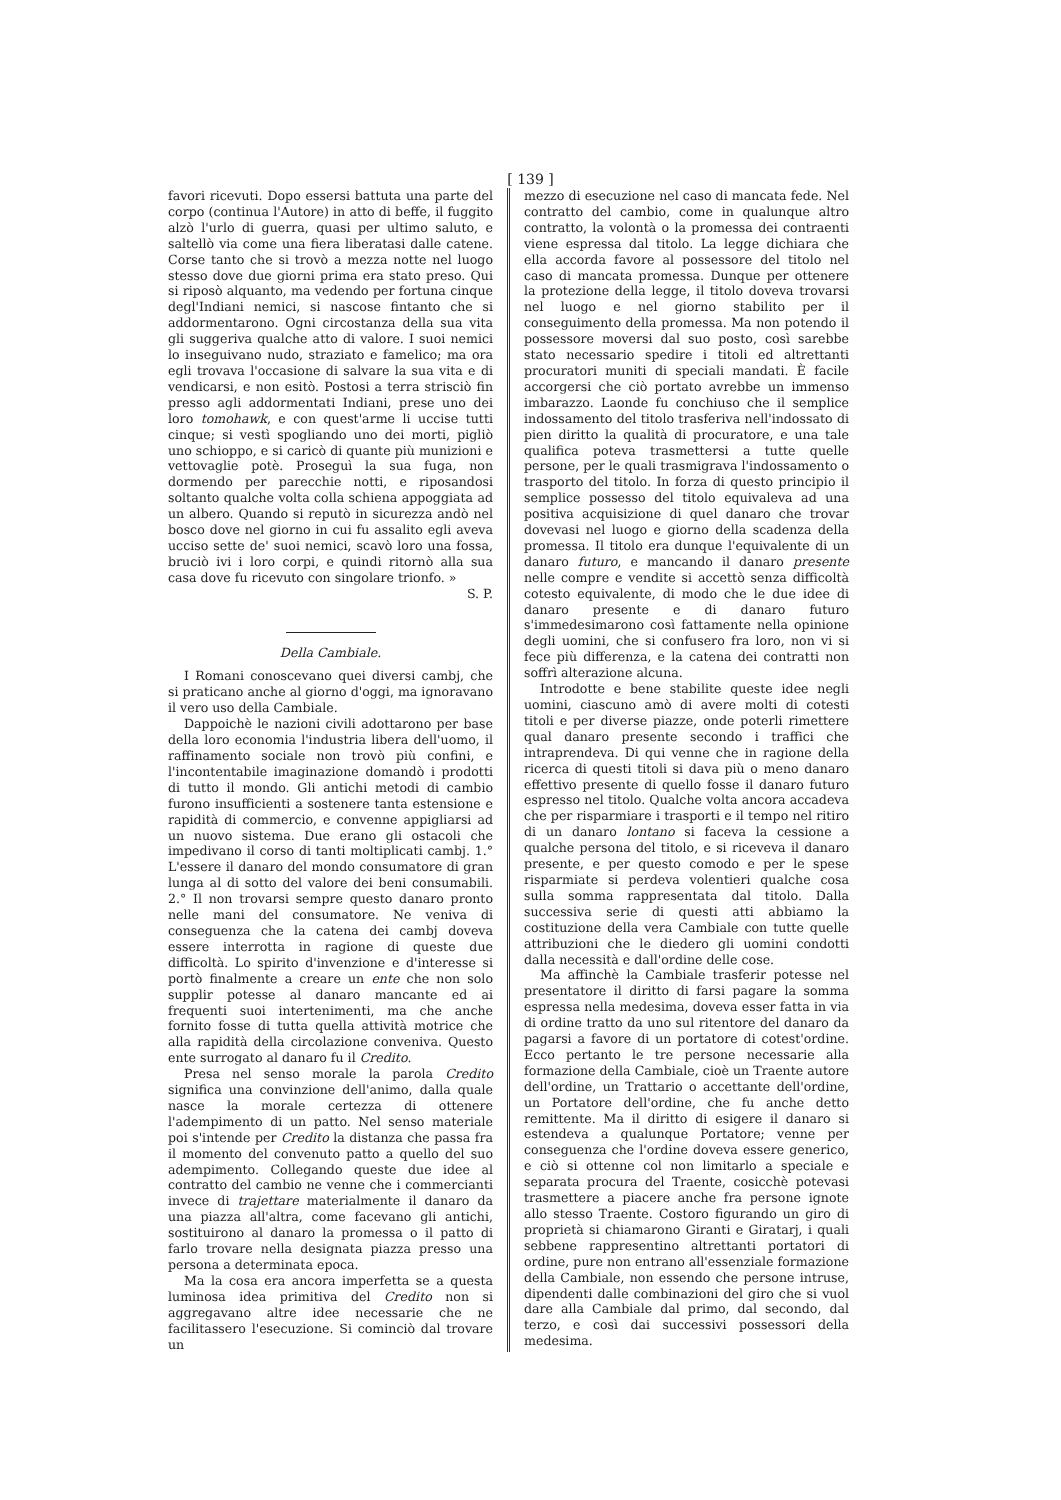[ 139 ]
favori ricevuti. Dopo essersi battuta una parte del corpo (continua l'Autore) in atto di beffe, il fuggito alzò l'urlo di guerra, quasi per ultimo saluto, e saltellò via come una fiera liberatasi dalle catene. Corse tanto che si trovò a mezza notte nel luogo stesso dove due giorni prima era stato preso. Qui si riposò alquanto, ma vedendo per fortuna cinque degl'Indiani nemici, si nascose fintanto che si addormentarono. Ogni circostanza della sua vita gli suggeriva qualche atto di valore. I suoi nemici lo inseguivano nudo, straziato e famelico; ma ora egli trovava l'occasione di salvare la sua vita e di vendicarsi, e non esitò. Postosi a terra strisciò fin presso agli addormentati Indiani, prese uno dei loro tomohawk, e con quest'arme li uccise tutti cinque; si vestì spogliando uno dei morti, pigliò uno schioppo, e si caricò di quante più munizioni e vettovaglie potè. Proseguì la sua fuga, non dormendo per parecchie notti, e riposandosi soltanto qualche volta colla schiena appoggiata ad un albero. Quando si reputò in sicurezza andò nel bosco dove nel giorno in cui fu assalito egli aveva ucciso sette de' suoi nemici, scavò loro una fossa, bruciò ivi i loro corpi, e quindi ritornò alla sua casa dove fu ricevuto con singolare trionfo. »
S. P.
Della Cambiale.
I Romani conoscevano quei diversi cambj, che si praticano anche al giorno d'oggi, ma ignoravano il vero uso della Cambiale.
Dappoichè le nazioni civili adottarono per base della loro economia l'industria libera dell'uomo, il raffinamento sociale non trovò più confini, e l'incontentabile imaginazione domandò i prodotti di tutto il mondo. Gli antichi metodi di cambio furono insufficienti a sostenere tanta estensione e rapidità di commercio, e convenne appigliarsi ad un nuovo sistema. Due erano gli ostacoli che impedivano il corso di tanti moltiplicati cambj. 1.° L'essere il danaro del mondo consumatore di gran lunga al di sotto del valore dei beni consumabili. 2.° Il non trovarsi sempre questo danaro pronto nelle mani del consumatore. Ne veniva di conseguenza che la catena dei cambj doveva essere interrotta in ragione di queste due difficoltà. Lo spirito d'invenzione e d'interesse si portò finalmente a creare un ente che non solo supplir potesse al danaro mancante ed ai frequenti suoi intertenimenti, ma che anche fornito fosse di tutta quella attività motrice che alla rapidità della circolazione conveniva. Questo ente surrogato al danaro fu il Credito.
Presa nel senso morale la parola Credito significa una convinzione dell'animo, dalla quale nasce la morale certezza di ottenere l'adempimento di un patto. Nel senso materiale poi s'intende per Credito la distanza che passa fra il momento del convenuto patto a quello del suo adempimento. Collegando queste due idee al contratto del cambio ne venne che i commercianti invece di trajettare materialmente il danaro da una piazza all'altra, come facevano gli antichi, sostituirono al danaro la promessa o il patto di farlo trovare nella designata piazza presso una persona a determinata epoca.
Ma la cosa era ancora imperfetta se a questa luminosa idea primitiva del Credito non si aggregavano altre idee necessarie che ne facilitassero l'esecuzione. Si cominciò dal trovare un
mezzo di esecuzione nel caso di mancata fede. Nel contratto del cambio, come in qualunque altro contratto, la volontà o la promessa dei contraenti viene espressa dal titolo. La legge dichiara che ella accorda favore al possessore del titolo nel caso di mancata promessa. Dunque per ottenere la protezione della legge, il titolo doveva trovarsi nel luogo e nel giorno stabilito per il conseguimento della promessa. Ma non potendo il possessore moversi dal suo posto, così sarebbe stato necessario spedire i titoli ed altrettanti procuratori muniti di speciali mandati. È facile accorgersi che ciò portato avrebbe un immenso imbarazzo. Laonde fu conchiuso che il semplice indossamento del titolo trasferiva nell'indossato di pien diritto la qualità di procuratore, e una tale qualifica poteva trasmettersi a tutte quelle persone, per le quali trasmigrava l'indossamento o trasporto del titolo. In forza di questo principio il semplice possesso del titolo equivaleva ad una positiva acquisizione di quel danaro che trovar dovevasi nel luogo e giorno della scadenza della promessa. Il titolo era dunque l'equivalente di un danaro futuro, e mancando il danaro presente nelle compre e vendite si accettò senza difficoltà cotesto equivalente, di modo che le due idee di danaro presente e di danaro futuro s'immedesimarono così fattamente nella opinione degli uomini, che si confusero fra loro, non vi si fece più differenza, e la catena dei contratti non soffrì alterazione alcuna.
Introdotte e bene stabilite queste idee negli uomini, ciascuno amò di avere molti di cotesti titoli e per diverse piazze, onde poterli rimettere qual danaro presente secondo i traffici che intraprendeva. Di qui venne che in ragione della ricerca di questi titoli si dava più o meno danaro effettivo presente di quello fosse il danaro futuro espresso nel titolo. Qualche volta ancora accadeva che per risparmiare i trasporti e il tempo nel ritiro di un danaro lontano si faceva la cessione a qualche persona del titolo, e si riceveva il danaro presente, e per questo comodo e per le spese risparmiate si perdeva volentieri qualche cosa sulla somma rappresentata dal titolo. Dalla successiva serie di questi atti abbiamo la costituzione della vera Cambiale con tutte quelle attribuzioni che le diedero gli uomini condotti dalla necessità e dall'ordine delle cose.
Ma affinchè la Cambiale trasferir potesse nel presentatore il diritto di farsi pagare la somma espressa nella medesima, doveva esser fatta in via di ordine tratto da uno sul ritentore del danaro da pagarsi a favore di un portatore di cotest'ordine. Ecco pertanto le tre persone necessarie alla formazione della Cambiale, cioè un Traente autore dell'ordine, un Trattario o accettante dell'ordine, un Portatore dell'ordine, che fu anche detto remittente. Ma il diritto di esigere il danaro si estendeva a qualunque Portatore; venne per conseguenza che l'ordine doveva essere generico, e ciò si ottenne col non limitarlo a speciale e separata procura del Traente, cosicchè potevasi trasmettere a piacere anche fra persone ignote allo stesso Traente. Costoro figurando un giro di proprietà si chiamarono Giranti e Giratarj, i quali sebbene rappresentino altrettanti portatori di ordine, pure non entrano all'essenziale formazione della Cambiale, non essendo che persone intruse, dipendenti dalle combinazioni del giro che si vuol dare alla Cambiale dal primo, dal secondo, dal terzo, e così dai successivi possessori della medesima.